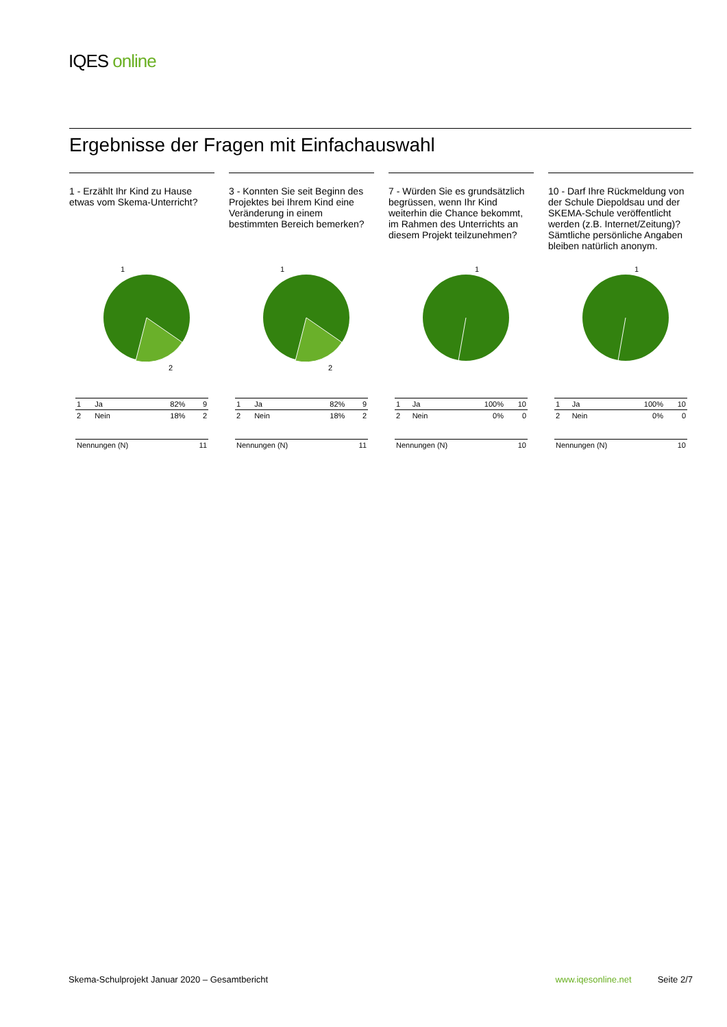IQES online
Ergebnisse der Fragen mit Einfachauswahl
1 - Erzählt Ihr Kind zu Hause etwas vom Skema-Unterricht?
1
2
| 1 | Ja | 82% | 9 |
| 2 | Nein | 18% | 2 |
| Nennungen (N) | | | 11 |
3 - Konnten Sie seit Beginn des Projektes bei Ihrem Kind eine Veränderung in einem bestimmten Bereich bemerken?
1
2
| 1 | Ja | 82% | 9 |
| 2 | Nein | 18% | 2 |
| Nennungen (N) | | | 11 |
7 - Würden Sie es grundsätzlich begrüssen, wenn Ihr Kind weiterhin die Chance bekommt, im Rahmen des Unterrichts an diesem Projekt teilzunehmen?
1
| 1 | Ja | 100% | 10 |
| 2 | Nein | 0% | 0 |
| Nennungen (N) | | | 10 |
10 - Darf Ihre Rückmeldung von der Schule Diepoldsau und der SKEMA-Schule veröffentlicht werden (z.B. Internet/Zeitung)? Sämtliche persönliche Angaben bleiben natürlich anonym.
1
| 1 | Ja | 100% | 10 |
| 2 | Nein | 0% | 0 |
| Nennungen (N) | | | 10 |
Skema-Schulprojekt Januar 2020 – Gesamtbericht www.iqesonline.net Seite 2/7